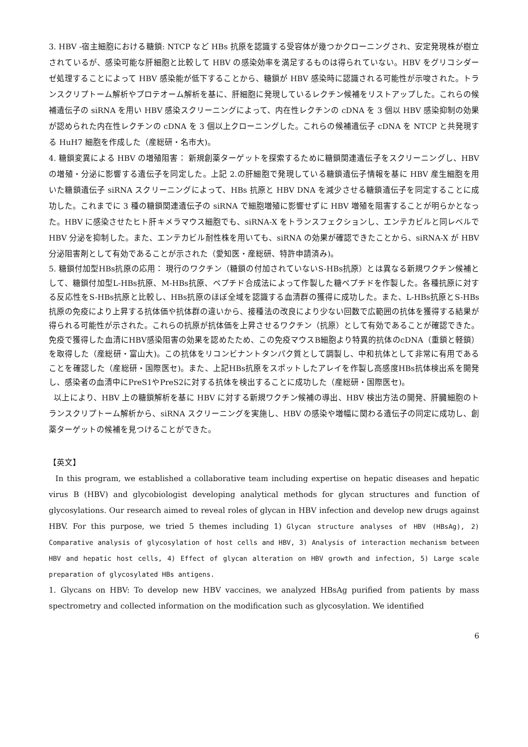3. HBV -宿主細胞における糖鎖: NTCP など HBs 抗原を認識する受容体が幾つかクローニングされ、安定発現株が樹立されているが、感染可能な肝細胞と比較して HBV の感染効率を満足するものは得られていない。HBV をグリコシダーゼ処理することによって HBV 感染能が低下することから、糖鎖が HBV 感染時に認識される可能性が示唆された。トランスクリプトーム解析やプロテオーム解析を基に、肝細胞に発現しているレクチン候補をリストアップした。これらの候補遺伝子の siRNA を用い HBV 感染スクリーニングによって、内在性レクチンの cDNA を 3 個以 HBV 感染抑制の効果が認められた内在性レクチンの cDNA を 3 個以上クローニングした。これらの候補遺伝子 cDNA を NTCP と共発現する HuH7 細胞を作成した（産総研・名市大)。
4. 糖鎖変異による HBV の増殖阻害： 新規創薬ターゲットを探索するために糖鎖関連遺伝子をスクリーニングし、HBV の増殖・分泌に影響する遺伝子を同定した。上記 2.の肝細胞で発現している糖鎖遺伝子情報を基に HBV 産生細胞を用いた糖鎖遺伝子 siRNA スクリーニングによって、HBs 抗原と HBV DNA を減少させる糖鎖遺伝子を同定することに成功した。これまでに 3 種の糖鎖関連遺伝子の siRNA で細胞増殖に影響せずに HBV 増殖を阻害することが明らかとなった。HBV に感染させたヒト肝キメラマウス細胞でも、siRNA-X をトランスフェクションし、エンテカビルと同レベルで HBV 分泌を抑制した。また、エンテカビル耐性株を用いても、siRNA の効果が確認できたことから、siRNA-X が HBV 分泌阻害剤として有効であることが示された（愛知医・産総研、特許申請済み)。
5. 糖鎖付加型HBs抗原の応用： 現行のワクチン（糖鎖の付加されていないS-HBs抗原）とは異なる新規ワクチン候補として、糖鎖付加型L-HBs抗原、M-HBs抗原、ペプチド合成法によって作製した糖ペプチドを作製した。各種抗原に対する反応性をS-HBs抗原と比較し、HBs抗原のほぼ全域を認識する血清群の獲得に成功した。また、L-HBs抗原とS-HBs抗原の免疫により上昇する抗体価や抗体群の違いから、接種法の改良により少ない回数で広範囲の抗体を獲得する結果が得られる可能性が示された。これらの抗原が抗体価を上昇させるワクチン（抗原）として有効であることが確認できた。免疫で獲得した血清にHBV感染阻害の効果を認めたため、この免疫マウスB細胞より特異的抗体のcDNA（重鎖と軽鎖）を取得した（産総研・富山大)。この抗体をリコンビナントタンパク質として調製し、中和抗体として非常に有用であることを確認した（産総研・国際医セ)。また、上記HBs抗原をスポットしたアレイを作製し高感度HBs抗体検出系を開発し、感染者の血清中にPreS1やPreS2に対する抗体を検出することに成功した（産総研・国際医セ)。
以上により、HBV 上の糖鎖解析を基に HBV に対する新規ワクチン候補の導出、HBV 検出方法の開発、肝臓細胞のトランスクリプトーム解析から、siRNA スクリーニングを実施し、HBV の感染や増幅に関わる遺伝子の同定に成功し、創薬ターゲットの候補を見つけることができた。
【英文】
In this program, we established a collaborative team including expertise on hepatic diseases and hepatic virus B (HBV) and glycobiologist developing analytical methods for glycan structures and function of glycosylations. Our research aimed to reveal roles of glycan in HBV infection and develop new drugs against HBV. For this purpose, we tried 5 themes including 1) Glycan structure analyses of HBV (HBsAg), 2) Comparative analysis of glycosylation of host cells and HBV, 3) Analysis of interaction mechanism between HBV and hepatic host cells, 4) Effect of glycan alteration on HBV growth and infection, 5) Large scale preparation of glycosylated HBs antigens.
1. Glycans on HBV: To develop new HBV vaccines, we analyzed HBsAg purified from patients by mass spectrometry and collected information on the modification such as glycosylation. We identified
6